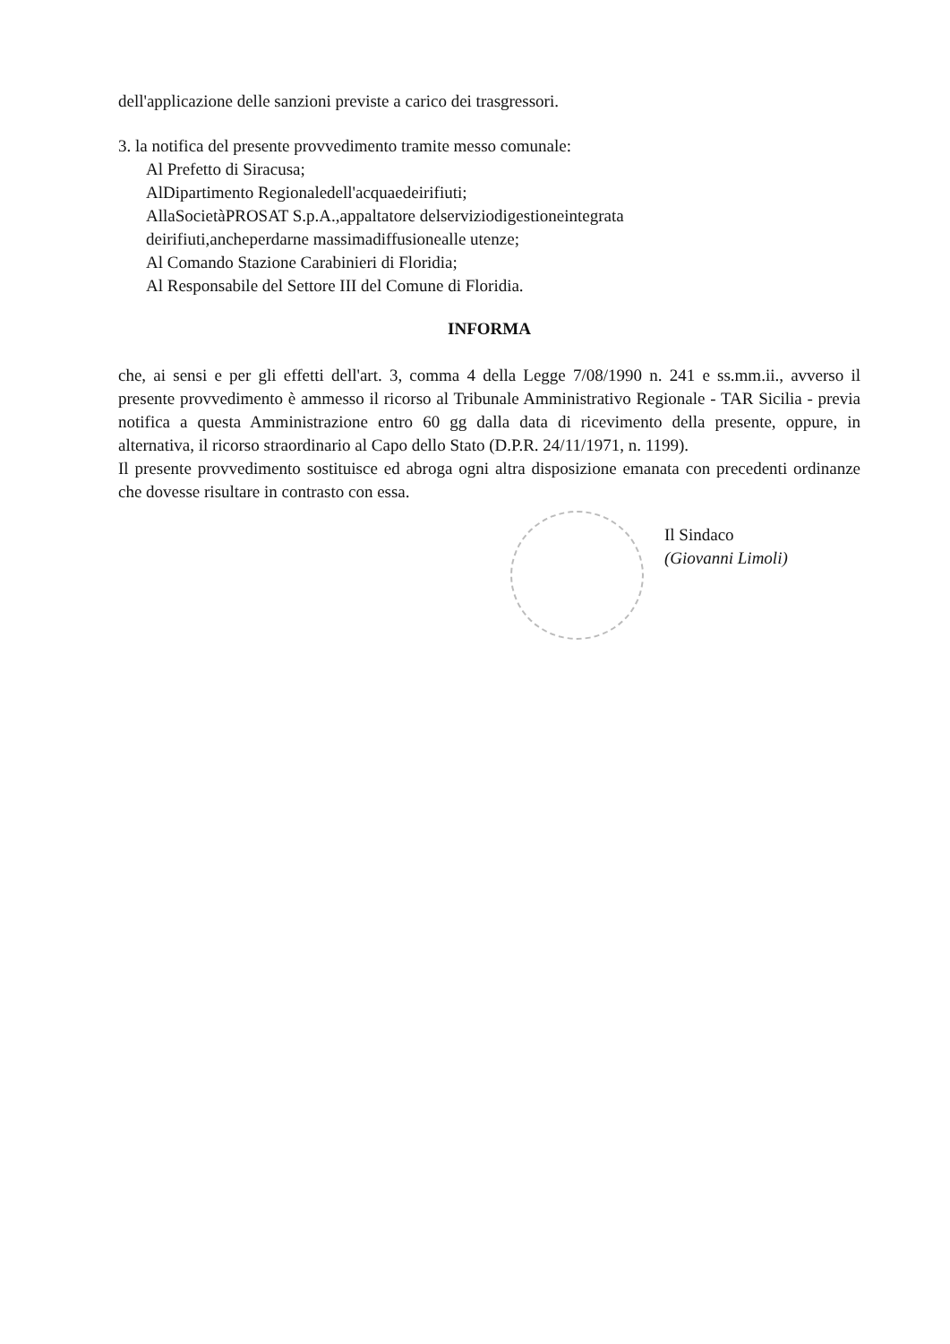dell'applicazione delle sanzioni previste a carico dei trasgressori.
3. la notifica del presente provvedimento tramite messo comunale:
Al Prefetto di Siracusa;
AlDipartimento Regionaledell'acquaedeirifiuti;
AllaSocietàPROSAT S.p.A.,appaltatore delserviziodigestioneintegrata
deirifiuti,ancheperdarne massimadiffusionealle utenze;
Al Comando Stazione Carabinieri di Floridia;
Al Responsabile del Settore III del Comune di Floridia.
INFORMA
che, ai sensi e per gli effetti dell'art. 3, comma 4 della Legge 7/08/1990 n. 241 e ss.mm.ii., avverso il presente provvedimento è ammesso il ricorso al Tribunale Amministrativo Regionale - TAR Sicilia - previa notifica a questa Amministrazione entro 60 gg dalla data di ricevimento della presente, oppure, in alternativa, il ricorso straordinario al Capo dello Stato (D.P.R. 24/11/1971, n. 1199).
Il presente provvedimento sostituisce ed abroga ogni altra disposizione emanata con precedenti ordinanze che dovesse risultare in contrasto con essa.
Il Sindaco
(Giovanni Limoli)